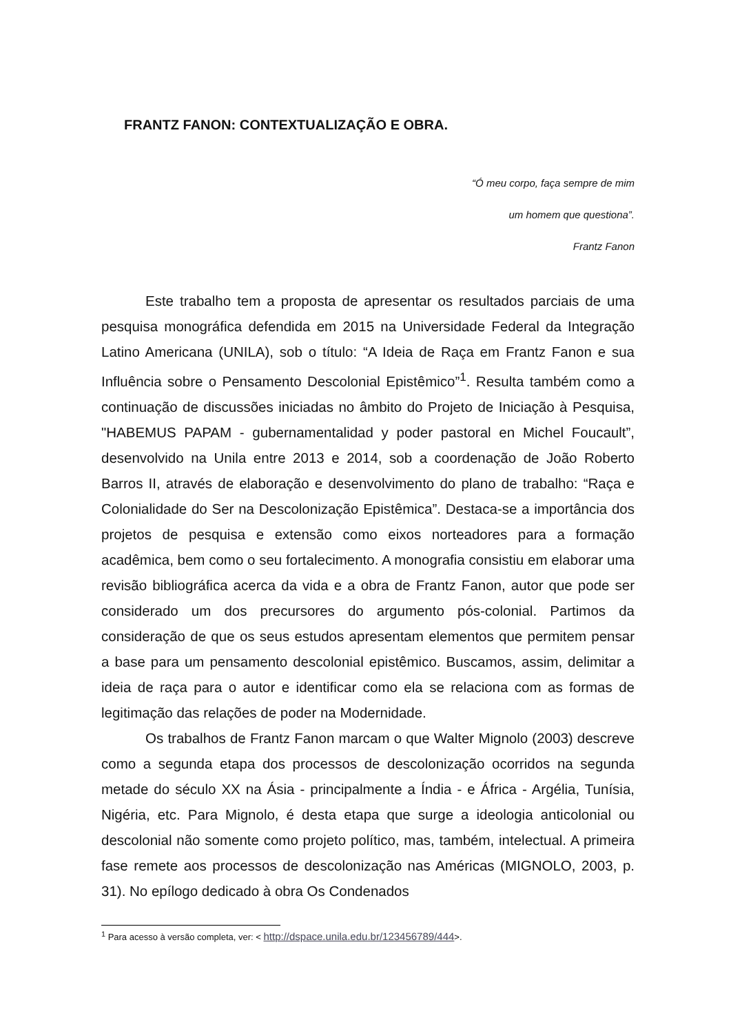FRANTZ FANON: CONTEXTUALIZAÇÃO E OBRA.
“Ó meu corpo, faça sempre de mim
um homem que questiona”.
Frantz Fanon
Este trabalho tem a proposta de apresentar os resultados parciais de uma pesquisa monográfica defendida em 2015 na Universidade Federal da Integração Latino Americana (UNILA), sob o título: “A Ideia de Raça em Frantz Fanon e sua Influência sobre o Pensamento Descolonial Epistêmico”<sup>1</sup>. Resulta também como a continuação de discussões iniciadas no âmbito do Projeto de Iniciação à Pesquisa, "HABEMUS PAPAM - gubernamentalidad y poder pastoral en Michel Foucault”, desenvolvido na Unila entre 2013 e 2014, sob a coordenação de João Roberto Barros II, através de elaboração e desenvolvimento do plano de trabalho: “Raça e Colonialidade do Ser na Descolonização Epistêmica”. Destaca-se a importância dos projetos de pesquisa e extensão como eixos norteadores para a formação acadêmica, bem como o seu fortalecimento. A monografia consistiu em elaborar uma revisão bibliográfica acerca da vida e a obra de Frantz Fanon, autor que pode ser considerado um dos precursores do argumento pós-colonial. Partimos da consideração de que os seus estudos apresentam elementos que permitem pensar a base para um pensamento descolonial epistêmico. Buscamos, assim, delimitar a ideia de raça para o autor e identificar como ela se relaciona com as formas de legitimação das relações de poder na Modernidade.
Os trabalhos de Frantz Fanon marcam o que Walter Mignolo (2003) descreve como a segunda etapa dos processos de descolonização ocorridos na segunda metade do século XX na Ásia - principalmente a Índia - e África - Argélia, Tunísia, Nigéria, etc. Para Mignolo, é desta etapa que surge a ideologia anticolonial ou descolonial não somente como projeto político, mas, também, intelectual. A primeira fase remete aos processos de descolonização nas Américas (MIGNOLO, 2003, p. 31). No epílogo dedicado à obra Os Condenados
<sup>1</sup> Para acesso à versão completa, ver: < http://dspace.unila.edu.br/123456789/444>.